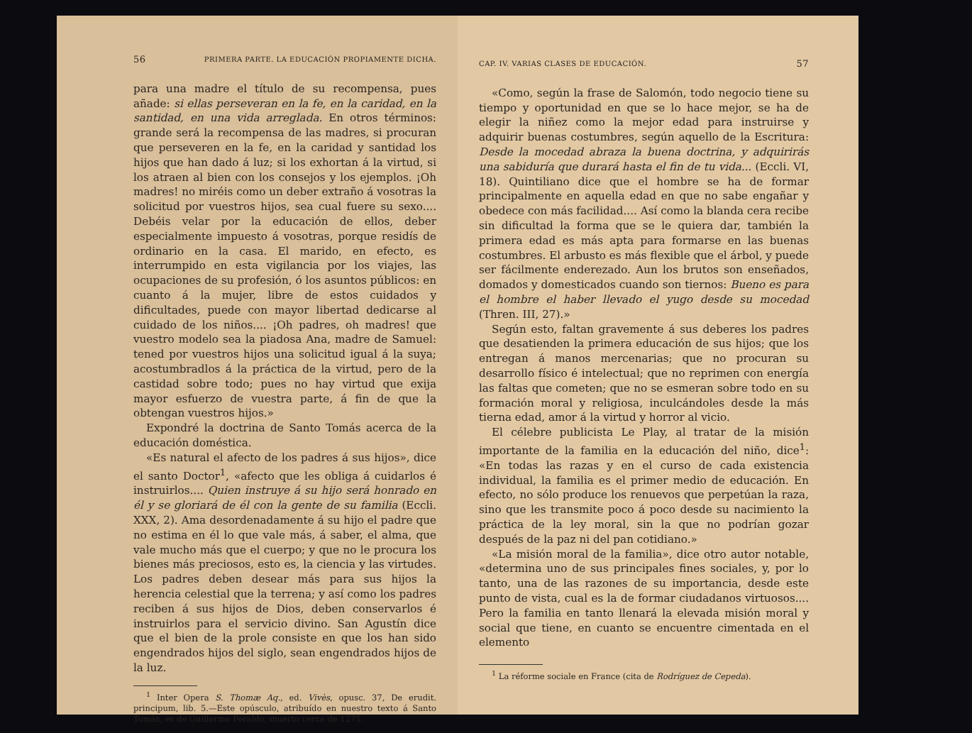56 PRIMERA PARTE. LA EDUCACIÓN PROPIAMENTE DICHA.
para una madre el título de su recompensa, pues añade: si ellas perseveran en la fe, en la caridad, en la santidad, en una vida arreglada. En otros términos: grande será la recompensa de las madres, si procuran que perseveren en la fe, en la caridad y santidad los hijos que han dado á luz; si los exhortan á la virtud, si los atraen al bien con los consejos y los ejemplos. ¡Oh madres! no miréis como un deber extraño á vosotras la solicitud por vuestros hijos, sea cual fuere su sexo.... Debéis velar por la educación de ellos, deber especialmente impuesto á vosotras, porque residís de ordinario en la casa. El marido, en efecto, es interrumpido en esta vigilancia por los viajes, las ocupaciones de su profesión, ó los asuntos públicos: en cuanto á la mujer, libre de estos cuidados y dificultades, puede con mayor libertad dedicarse al cuidado de los niños.... ¡Oh padres, oh madres! que vuestro modelo sea la piadosa Ana, madre de Samuel: tened por vuestros hijos una solicitud igual á la suya; acostumbradlos á la práctica de la virtud, pero de la castidad sobre todo; pues no hay virtud que exija mayor esfuerzo de vuestra parte, á fin de que la obtengan vuestros hijos.»
Expondré la doctrina de Santo Tomás acerca de la educación doméstica.
«Es natural el afecto de los padres á sus hijos», dice el santo Doctor<sup>1</sup>, «afecto que les obliga á cuidarlos é instruirlos.... Quien instruye á su hijo será honrado en él y se gloriará de él con la gente de su familia (Eccli. XXX, 2). Ama desordenadamente á su hijo el padre que no estima en él lo que vale más, á saber, el alma, que vale mucho más que el cuerpo; y que no le procura los bienes más preciosos, esto es, la ciencia y las virtudes. Los padres deben desear más para sus hijos la herencia celestial que la terrena; y así como los padres reciben á sus hijos de Dios, deben conservarlos é instruirlos para el servicio divino. San Agustín dice que el bien de la prole consiste en que los han sido engendrados hijos del siglo, sean engendrados hijos de la luz.
<sup>1</sup> Inter Opera S. Thomæ Aq., ed. Vivès, opusc. 37, De erudit. principum, lib. 5.—Este opúsculo, atribuído en nuestro texto á Santo Tomás, es de Guillermo Peraldo, muerto cerca de 1275.
CAP. IV. VARIAS CLASES DE EDUCACIÓN. 57
«Como, según la frase de Salomón, todo negocio tiene su tiempo y oportunidad en que se lo hace mejor, se ha de elegir la niñez como la mejor edad para instruirse y adquirir buenas costumbres, según aquello de la Escritura: Desde la mocedad abraza la buena doctrina, y adquirirás una sabiduría que durará hasta el fin de tu vida... (Eccli. VI, 18). Quintiliano dice que el hombre se ha de formar principalmente en aquella edad en que no sabe engañar y obedece con más facilidad.... Así como la blanda cera recibe sin dificultad la forma que se le quiera dar, también la primera edad es más apta para formarse en las buenas costumbres. El arbusto es más flexible que el árbol, y puede ser fácilmente enderezado. Aun los brutos son enseñados, domados y domesticados cuando son tiernos: Bueno es para el hombre el haber llevado el yugo desde su mocedad (Thren. III, 27).»
Según esto, faltan gravemente á sus deberes los padres que desatienden la primera educación de sus hijos; que los entregan á manos mercenarias; que no procuran su desarrollo físico é intelectual; que no reprimen con energía las faltas que cometen; que no se esmeran sobre todo en su formación moral y religiosa, inculcándoles desde la más tierna edad, amor á la virtud y horror al vicio.
El célebre publicista Le Play, al tratar de la misión importante de la familia en la educación del niño, dice<sup>1</sup>: «En todas las razas y en el curso de cada existencia individual, la familia es el primer medio de educación. En efecto, no sólo produce los renuevos que perpetúan la raza, sino que les transmite poco á poco desde su nacimiento la práctica de la ley moral, sin la que no podrían gozar después de la paz ni del pan cotidiano.»
«La misión moral de la familia», dice otro autor notable, «determina uno de sus principales fines sociales, y, por lo tanto, una de las razones de su importancia, desde este punto de vista, cual es la de formar ciudadanos virtuosos.... Pero la familia en tanto llenará la elevada misión moral y social que tiene, en cuanto se encuentre cimentada en el elemento
<sup>1</sup> La réforme sociale en France (cita de Rodríguez de Cepeda).